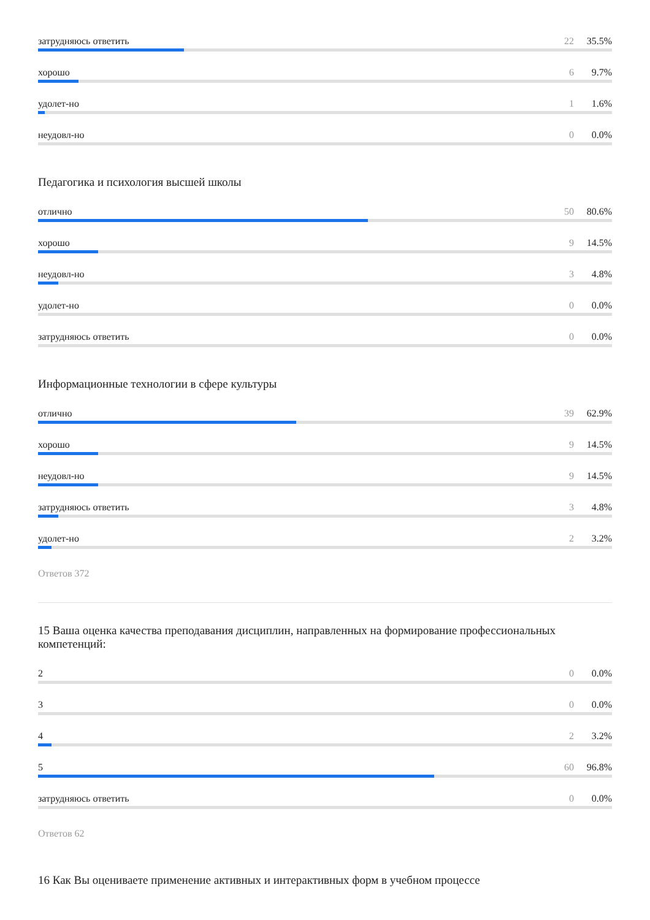затрудняюсь ответить 22 35.5%
хорошо 6 9.7%
удолет-но 1 1.6%
неудовл-но 0 0.0%
Педагогика и психология высшей школы
отлично 50 80.6%
хорошо 9 14.5%
неудовл-но 3 4.8%
удолет-но 0 0.0%
затрудняюсь ответить 0 0.0%
Информационные технологии в сфере культуры
отлично 39 62.9%
хорошо 9 14.5%
неудовл-но 9 14.5%
затрудняюсь ответить 3 4.8%
удолет-но 2 3.2%
Ответов 372
15 Ваша оценка качества преподавания дисциплин, направленных на формирование профессиональных компетенций:
2 0 0.0%
3 0 0.0%
4 2 3.2%
5 60 96.8%
затрудняюсь ответить 0 0.0%
Ответов 62
16 Как Вы оцениваете применение активных и интерактивных форм в учебном процессе